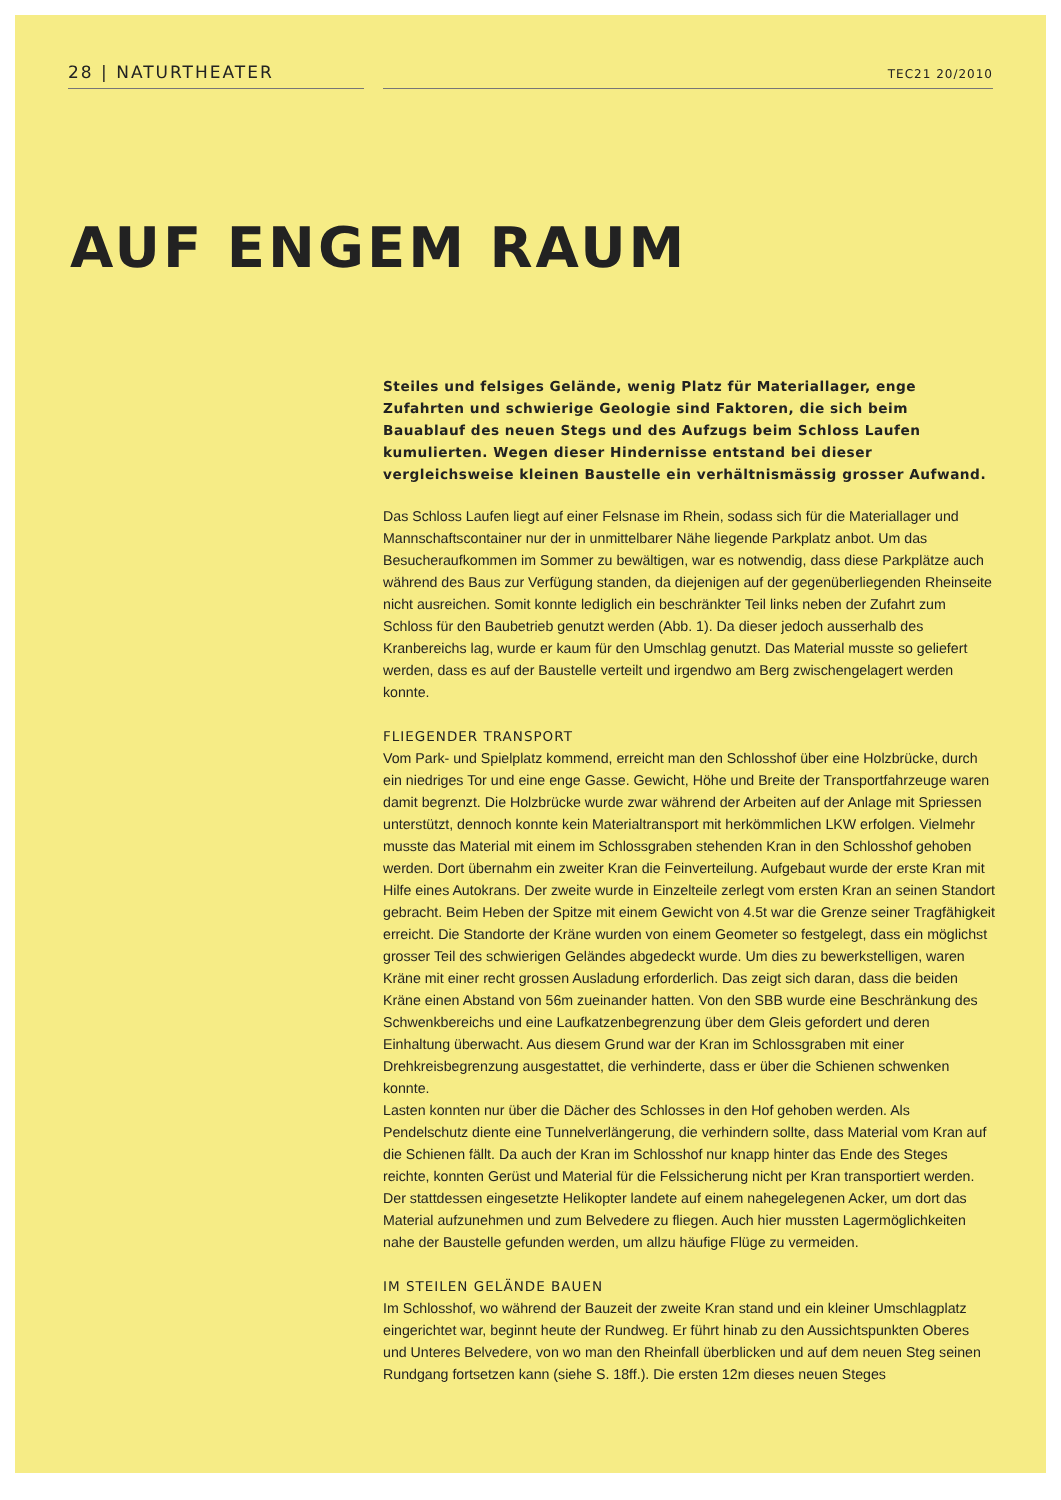28 | NATURTHEATER
TEC21 20/2010
AUF ENGEM RAUM
Steiles und felsiges Gelände, wenig Platz für Materiallager, enge Zufahrten und schwierige Geologie sind Faktoren, die sich beim Bauablauf des neuen Stegs und des Aufzugs beim Schloss Laufen kumulierten. Wegen dieser Hindernisse entstand bei dieser vergleichsweise kleinen Baustelle ein verhältnismässig grosser Aufwand.
Das Schloss Laufen liegt auf einer Felsnase im Rhein, sodass sich für die Materiallager und Mannschaftscontainer nur der in unmittelbarer Nähe liegende Parkplatz anbot. Um das Besucheraufkommen im Sommer zu bewältigen, war es notwendig, dass diese Parkplätze auch während des Baus zur Verfügung standen, da diejenigen auf der gegenüberliegenden Rheinseite nicht ausreichen. Somit konnte lediglich ein beschränkter Teil links neben der Zufahrt zum Schloss für den Baubetrieb genutzt werden (Abb. 1). Da dieser jedoch ausserhalb des Kranbereichs lag, wurde er kaum für den Umschlag genutzt. Das Material musste so geliefert werden, dass es auf der Baustelle verteilt und irgendwo am Berg zwischengelagert werden konnte.
FLIEGENDER TRANSPORT
Vom Park- und Spielplatz kommend, erreicht man den Schlosshof über eine Holzbrücke, durch ein niedriges Tor und eine enge Gasse. Gewicht, Höhe und Breite der Transportfahrzeuge waren damit begrenzt. Die Holzbrücke wurde zwar während der Arbeiten auf der Anlage mit Spriessen unterstützt, dennoch konnte kein Materialtransport mit herkömmlichen LKW erfolgen. Vielmehr musste das Material mit einem im Schlossgraben stehenden Kran in den Schlosshof gehoben werden. Dort übernahm ein zweiter Kran die Feinverteilung. Aufgebaut wurde der erste Kran mit Hilfe eines Autokrans. Der zweite wurde in Einzelteile zerlegt vom ersten Kran an seinen Standort gebracht. Beim Heben der Spitze mit einem Gewicht von 4.5t war die Grenze seiner Tragfähigkeit erreicht. Die Standorte der Kräne wurden von einem Geometer so festgelegt, dass ein möglichst grosser Teil des schwierigen Geländes abgedeckt wurde. Um dies zu bewerkstelligen, waren Kräne mit einer recht grossen Ausladung erforderlich. Das zeigt sich daran, dass die beiden Kräne einen Abstand von 56m zueinander hatten. Von den SBB wurde eine Beschränkung des Schwenkbereichs und eine Laufkatzenbegrenzung über dem Gleis gefordert und deren Einhaltung überwacht. Aus diesem Grund war der Kran im Schlossgraben mit einer Drehkreisbegrenzung ausgestattet, die verhinderte, dass er über die Schienen schwenken konnte.
Lasten konnten nur über die Dächer des Schlosses in den Hof gehoben werden. Als Pendelschutz diente eine Tunnelverlängerung, die verhindern sollte, dass Material vom Kran auf die Schienen fällt. Da auch der Kran im Schlosshof nur knapp hinter das Ende des Steges reichte, konnten Gerüst und Material für die Felssicherung nicht per Kran transportiert werden. Der stattdessen eingesetzte Helikopter landete auf einem nahegelegenen Acker, um dort das Material aufzunehmen und zum Belvedere zu fliegen. Auch hier mussten Lagermöglichkeiten nahe der Baustelle gefunden werden, um allzu häufige Flüge zu vermeiden.
IM STEILEN GELÄNDE BAUEN
Im Schlosshof, wo während der Bauzeit der zweite Kran stand und ein kleiner Umschlagplatz eingerichtet war, beginnt heute der Rundweg. Er führt hinab zu den Aussichtspunkten Oberes und Unteres Belvedere, von wo man den Rheinfall überblicken und auf dem neuen Steg seinen Rundgang fortsetzen kann (siehe S. 18ff.). Die ersten 12m dieses neuen Steges